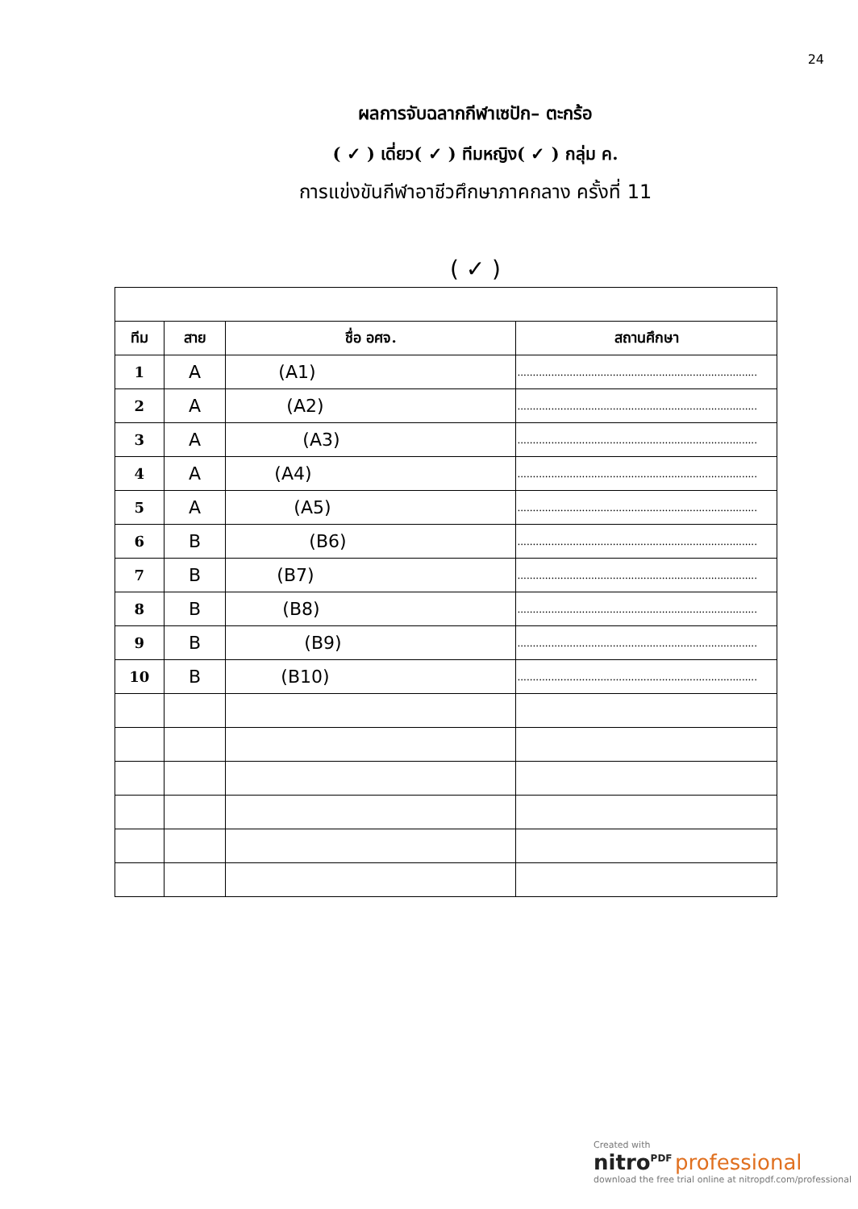24
ผลการจับฉลากกีฬาเซปัก– ตะกร้อ
( ✓ ) เดี่ยว( ✓ ) ทีมหญิง( ✓ ) กลุ่ม ค.
การแข่งขันกีฬาอาชีวศึกษาภาคกลาง ครั้งที่ 11
( ✓ )
| ทีม | สาย | ชื่อ อศจ. | สถานศึกษา |
| --- | --- | --- | --- |
| 1 | A | (A1) | .............................................................................. |
| 2 | A | (A2) | .............................................................................. |
| 3 | A | (A3) | .............................................................................. |
| 4 | A | (A4) | .............................................................................. |
| 5 | A | (A5) | .............................................................................. |
| 6 | B | (B6) | .............................................................................. |
| 7 | B | (B7) | .............................................................................. |
| 8 | B | (B8) | .............................................................................. |
| 9 | B | (B9) | .............................................................................. |
| 10 | B | (B10) | .............................................................................. |
Created with
nitro<sup>PDF</sup> professional
download the free trial online at nitropdf.com/professional